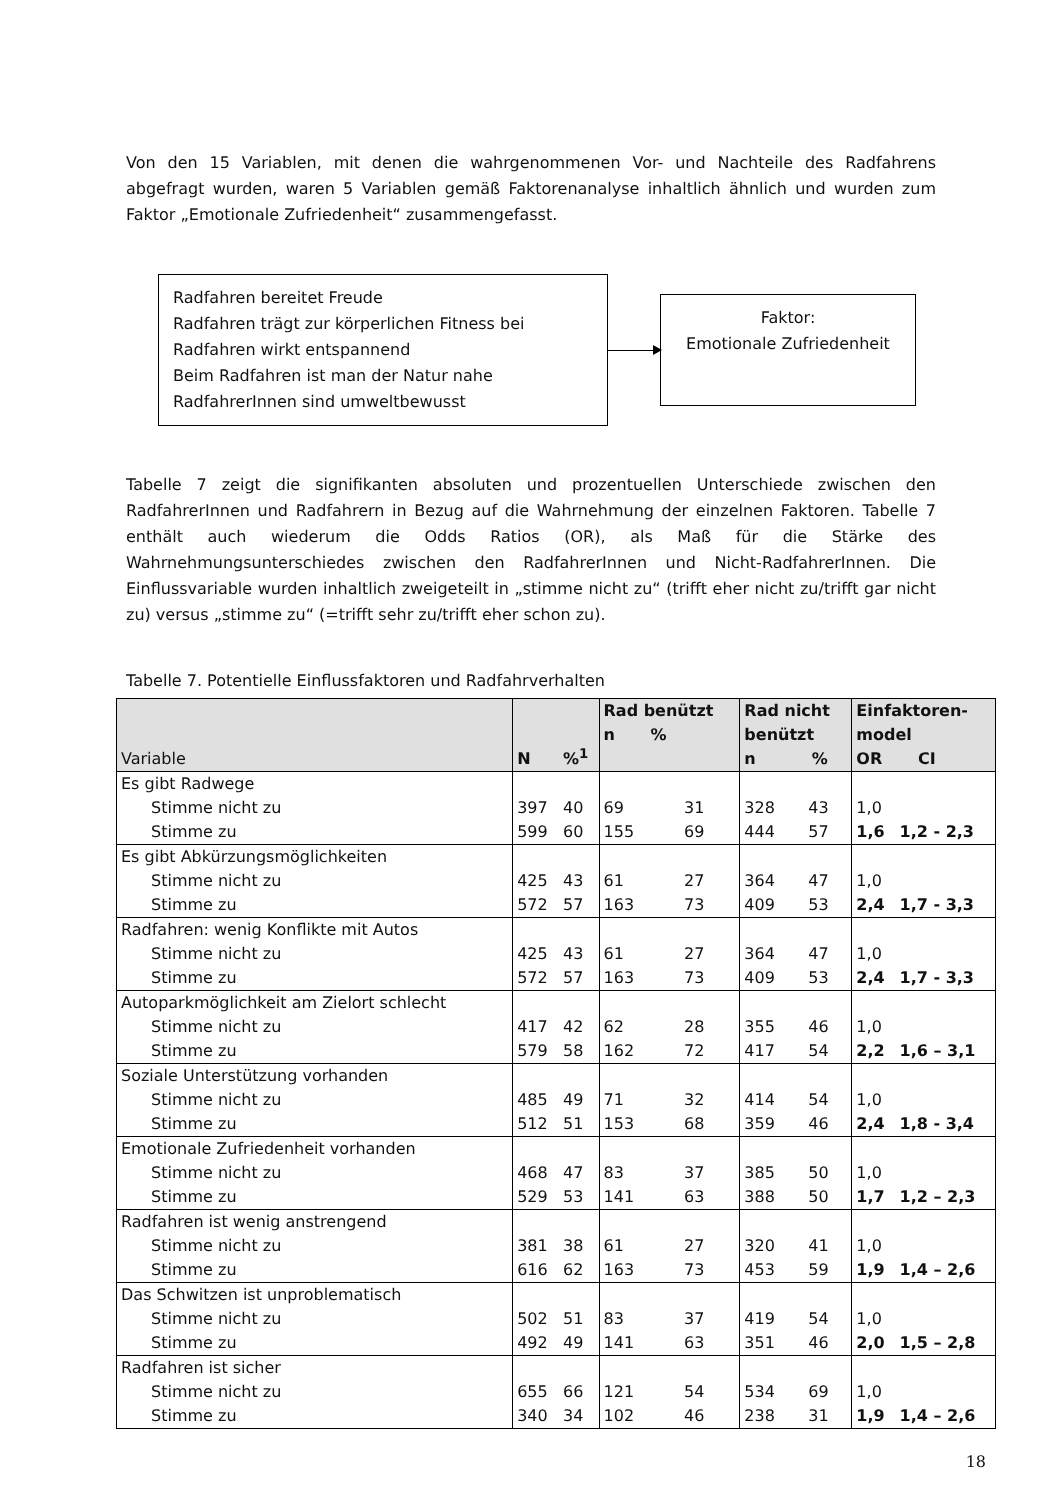Von den 15 Variablen, mit denen die wahrgenommenen Vor- und Nachteile des Radfahrens abgefragt wurden, waren 5 Variablen gemäß Faktorenanalyse inhaltlich ähnlich und wurden zum Faktor „Emotionale Zufriedenheit“ zusammengefasst.
Radfahren bereitet Freude
Radfahren trägt zur körperlichen Fitness bei
Radfahren wirkt entspannend
Beim Radfahren ist man der Natur nahe
RadfahrerInnen sind umweltbewusst
Faktor:
Emotionale Zufriedenheit
Tabelle 7 zeigt die signifikanten absoluten und prozentuellen Unterschiede zwischen den RadfahrerInnen und Radfahrern in Bezug auf die Wahrnehmung der einzelnen Faktoren. Tabelle 7 enthält auch wiederum die Odds Ratios (OR), als Maß für die Stärke des Wahrnehmungsunterschiedes zwischen den RadfahrerInnen und Nicht-RadfahrerInnen. Die Einflussvariable wurden inhaltlich zweigeteilt in „stimme nicht zu“ (trifft eher nicht zu/trifft gar nicht zu) versus „stimme zu“ (=trifft sehr zu/trifft eher schon zu).
Tabelle 7. Potentielle Einflussfaktoren und Radfahrverhalten
| Variable | N | %<sup>1</sup> | Rad benützt n % | | Rad nicht benützt n % | | Einfaktoren- model OR CI | |
| --- | --- | --- | --- | --- | --- | --- | --- | --- |
| Es gibt Radwege | | | | | | | | |
| Stimme nicht zu | 397 | 40 | 69 | 31 | 328 | 43 | 1,0 | |
| Stimme zu | 599 | 60 | 155 | 69 | 444 | 57 | 1,6 | 1,2 - 2,3 |
| Es gibt Abkürzungsmöglichkeiten | | | | | | | | |
| Stimme nicht zu | 425 | 43 | 61 | 27 | 364 | 47 | 1,0 | |
| Stimme zu | 572 | 57 | 163 | 73 | 409 | 53 | 2,4 | 1,7 - 3,3 |
| Radfahren: wenig Konflikte mit Autos | | | | | | | | |
| Stimme nicht zu | 425 | 43 | 61 | 27 | 364 | 47 | 1,0 | |
| Stimme zu | 572 | 57 | 163 | 73 | 409 | 53 | 2,4 | 1,7 - 3,3 |
| Autoparkmöglichkeit am Zielort schlecht | | | | | | | | |
| Stimme nicht zu | 417 | 42 | 62 | 28 | 355 | 46 | 1,0 | |
| Stimme zu | 579 | 58 | 162 | 72 | 417 | 54 | 2,2 | 1,6 – 3,1 |
| Soziale Unterstützung vorhanden | | | | | | | | |
| Stimme nicht zu | 485 | 49 | 71 | 32 | 414 | 54 | 1,0 | |
| Stimme zu | 512 | 51 | 153 | 68 | 359 | 46 | 2,4 | 1,8 - 3,4 |
| Emotionale Zufriedenheit vorhanden | | | | | | | | |
| Stimme nicht zu | 468 | 47 | 83 | 37 | 385 | 50 | 1,0 | |
| Stimme zu | 529 | 53 | 141 | 63 | 388 | 50 | 1,7 | 1,2 – 2,3 |
| Radfahren ist wenig anstrengend | | | | | | | | |
| Stimme nicht zu | 381 | 38 | 61 | 27 | 320 | 41 | 1,0 | |
| Stimme zu | 616 | 62 | 163 | 73 | 453 | 59 | 1,9 | 1,4 – 2,6 |
| Das Schwitzen ist unproblematisch | | | | | | | | |
| Stimme nicht zu | 502 | 51 | 83 | 37 | 419 | 54 | 1,0 | |
| Stimme zu | 492 | 49 | 141 | 63 | 351 | 46 | 2,0 | 1,5 – 2,8 |
| Radfahren ist sicher | | | | | | | | |
| Stimme nicht zu | 655 | 66 | 121 | 54 | 534 | 69 | 1,0 | |
| Stimme zu | 340 | 34 | 102 | 46 | 238 | 31 | 1,9 | 1,4 – 2,6 |
18